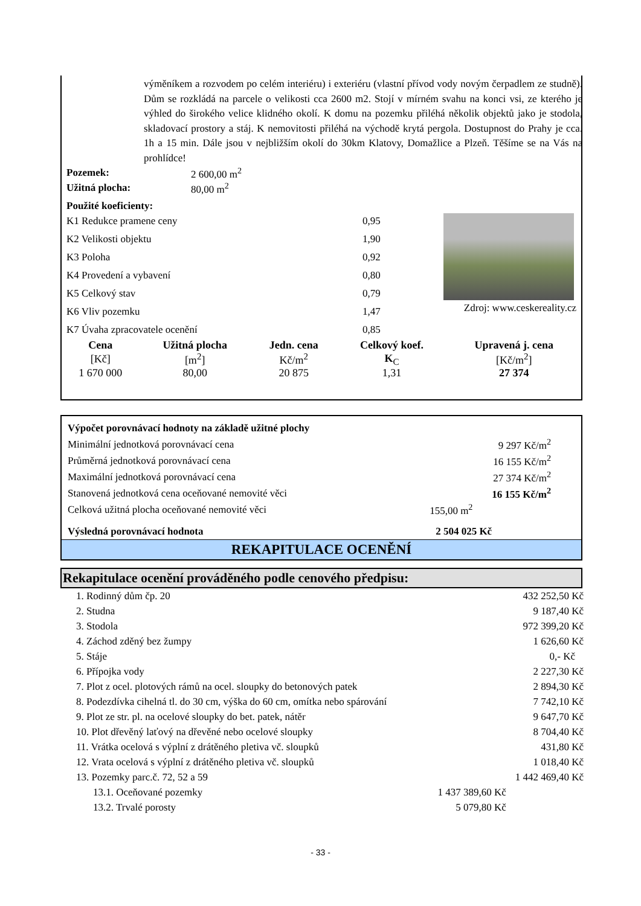výměníkem a rozvodem po celém interiéru) i exteriéru (vlastní přívod vody novým čerpadlem ze studně). Dům se rozkládá na parcele o velikosti cca 2600 m2. Stojí v mírném svahu na konci vsi, ze kterého je výhled do širokého velice klidného okolí. K domu na pozemku přiléhá několik objektů jako je stodola, skladovací prostory a stáj. K nemovitosti přiléhá na východě krytá pergola. Dostupnost do Prahy je cca. 1h a 15 min. Dále jsou v nejbližším okolí do 30km Klatovy, Domažlice a Plzeň. Těšíme se na Vás na prohlídce!
| Pozemek: | 2 600,00 m<sup>2</sup> |
| Užitná plocha: | 80,00 m<sup>2</sup> |
Použité koeficienty:
| K1 Redukce pramene ceny | 0,95 |
| K2 Velikosti objektu | 1,90 |
| K3 Poloha | 0,92 |
| K4 Provedení a vybavení | 0,80 |
| K5 Celkový stav | 0,79 |
| K6 Vliv pozemku | 1,47 |
| K7 Úvaha zpracovatele ocenění | 0,85 |
Zdroj: www.ceskereality.cz
| Cena | Užitná plocha | Jedn. cena | Celkový koef. | Upravená j. cena |
| --- | --- | --- | --- | --- |
| [Kč] | [m<sup>2</sup>] | Kč/m<sup>2</sup> | K<sub>C</sub> | [Kč/m<sup>2</sup>] |
| 1 670 000 | 80,00 | 20 875 | 1,31 | 27 374 |
| Výpočet porovnávací hodnoty na základě užitné plochy | |
| Minimální jednotková porovnávací cena | 9 297 Kč/m<sup>2</sup> |
| Průměrná jednotková porovnávací cena | 16 155 Kč/m<sup>2</sup> |
| Maximální jednotková porovnávací cena | 27 374 Kč/m<sup>2</sup> |
| Stanovená jednotková cena oceňované nemovité věci | 16 155 Kč/m<sup>2</sup> |
| Celková užitná plocha oceňované nemovité věci | 155,00 m<sup>2</sup> |
| Výsledná porovnávací hodnota | 2 504 025 Kč |
REKAPITULACE OCENĚNÍ
Rekapitulace ocenění prováděného podle cenového předpisu:
| 1. Rodinný dům čp. 20 | | 432 252,50 Kč |
| 2. Studna | | 9 187,40 Kč |
| 3. Stodola | | 972 399,20 Kč |
| 4. Záchod zděný bez žumpy | | 1 626,60 Kč |
| 5. Stáje | | 0,- Kč |
| 6. Přípojka vody | | 2 227,30 Kč |
| 7. Plot z ocel. plotových rámů na ocel. sloupky do betonových patek | | 2 894,30 Kč |
| 8. Podezdívka cihelná tl. do 30 cm, výška do 60 cm, omítka nebo spárování | | 7 742,10 Kč |
| 9. Plot ze str. pl. na ocelové sloupky do bet. patek, nátěr | | 9 647,70 Kč |
| 10. Plot dřevěný laťový na dřevěné nebo ocelové sloupky | | 8 704,40 Kč |
| 11. Vrátka ocelová s výplní z drátěného pletiva vč. sloupků | | 431,80 Kč |
| 12. Vrata ocelová s výplní z drátěného pletiva vč. sloupků | | 1 018,40 Kč |
| 13. Pozemky parc.č. 72, 52 a 59 | | 1 442 469,40 Kč |
| 13.1. Oceňované pozemky | 1 437 389,60 Kč | |
| 13.2. Trvalé porosty | 5 079,80 Kč | |
- 33 -